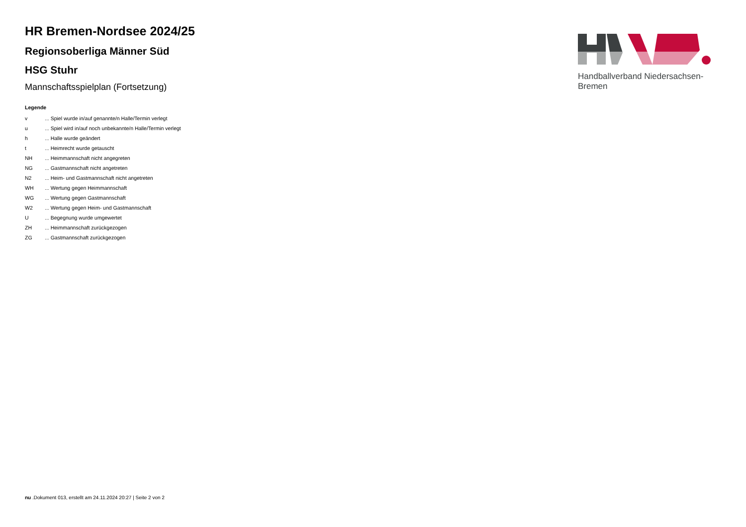HR Bremen-Nordsee 2024/25
Regionsoberliga Männer Süd
HSG Stuhr
Mannschaftsspielplan (Fortsetzung)
Legende
| v | ... Spiel wurde in/auf genannte/n Halle/Termin verlegt |
| u | ... Spiel wird in/auf noch unbekannte/n Halle/Termin verlegt |
| h | ... Halle wurde geändert |
| t | ... Heimrecht wurde getauscht |
| NH | ... Heimmannschaft nicht angegreten |
| NG | ... Gastmannschaft nicht angetreten |
| N2 | ... Heim- und Gastmannschaft nicht angetreten |
| WH | ... Wertung gegen Heimmannschaft |
| WG | ... Wertung gegen Gastmannschaft |
| W2 | ... Wertung gegen Heim- und Gastmannschaft |
| U | ... Begegnung wurde umgewertet |
| ZH | ... Heimmannschaft zurückgezogen |
| ZG | ... Gastmannschaft zurückgezogen |
Handballverband Niedersachsen-Bremen
nu .Dokument 013, erstellt am 24.11.2024 20:27 | Seite 2 von 2